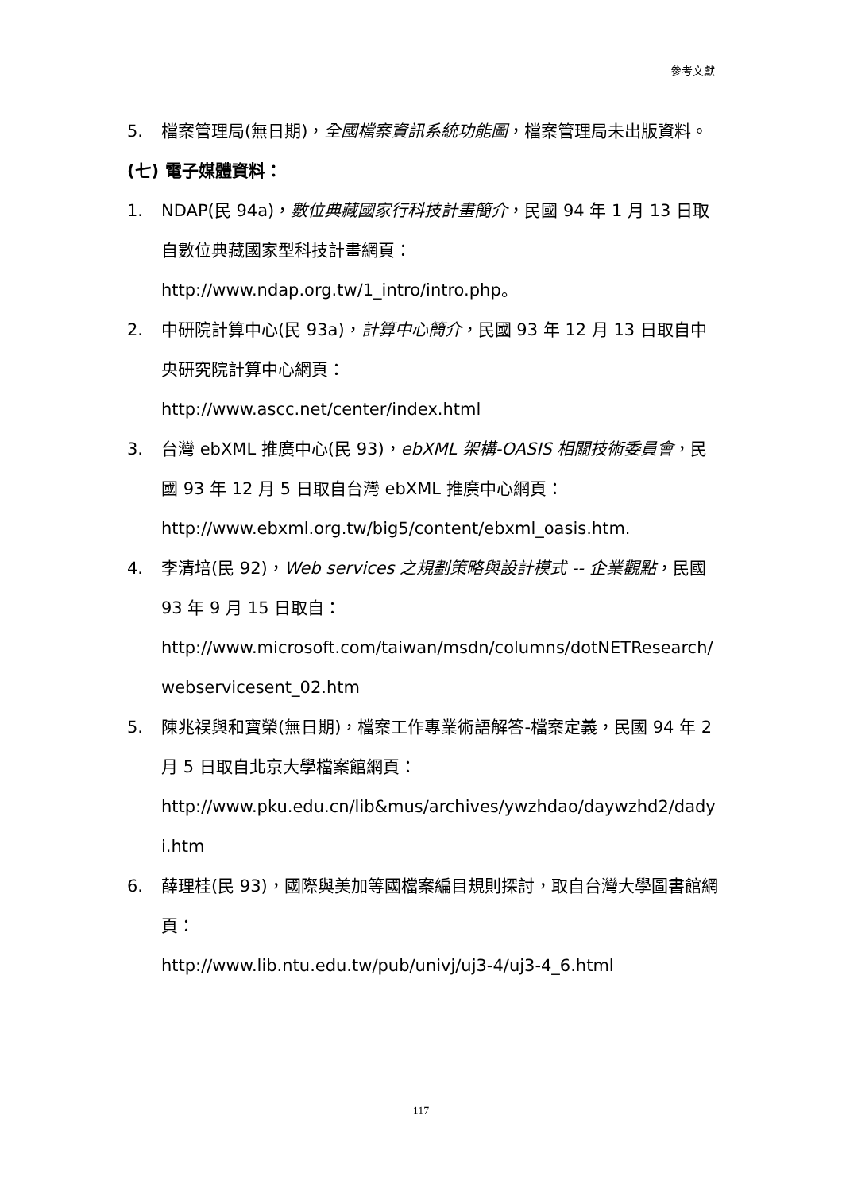參考文獻
5. 檔案管理局(無日期)，全國檔案資訊系統功能圖，檔案管理局未出版資料。
(七) 電子媒體資料：
1. NDAP(民 94a)，數位典藏國家行科技計畫簡介，民國 94 年 1 月 13 日取自數位典藏國家型科技計畫網頁：
http://www.ndap.org.tw/1_intro/intro.php。
2. 中研院計算中心(民 93a)，計算中心簡介，民國 93 年 12 月 13 日取自中央研究院計算中心網頁：
http://www.ascc.net/center/index.html
3. 台灣 ebXML 推廣中心(民 93)，ebXML 架構-OASIS 相關技術委員會，民國 93 年 12 月 5 日取自台灣 ebXML 推廣中心網頁：
http://www.ebxml.org.tw/big5/content/ebxml_oasis.htm.
4. 李清培(民 92)，Web services 之規劃策略與設計模式 -- 企業觀點，民國 93 年 9 月 15 日取自：
http://www.microsoft.com/taiwan/msdn/columns/dotNETResearch/webservicesent_02.htm
5. 陳兆祦與和寶榮(無日期)，檔案工作專業術語解答-檔案定義，民國 94 年 2 月 5 日取自北京大學檔案館網頁：
http://www.pku.edu.cn/lib&mus/archives/ywzhdao/daywzhd2/dadyi.htm
6. 薛理桂(民 93)，國際與美加等國檔案編目規則探討，取自台灣大學圖書館網頁：
http://www.lib.ntu.edu.tw/pub/univj/uj3-4/uj3-4_6.html
117